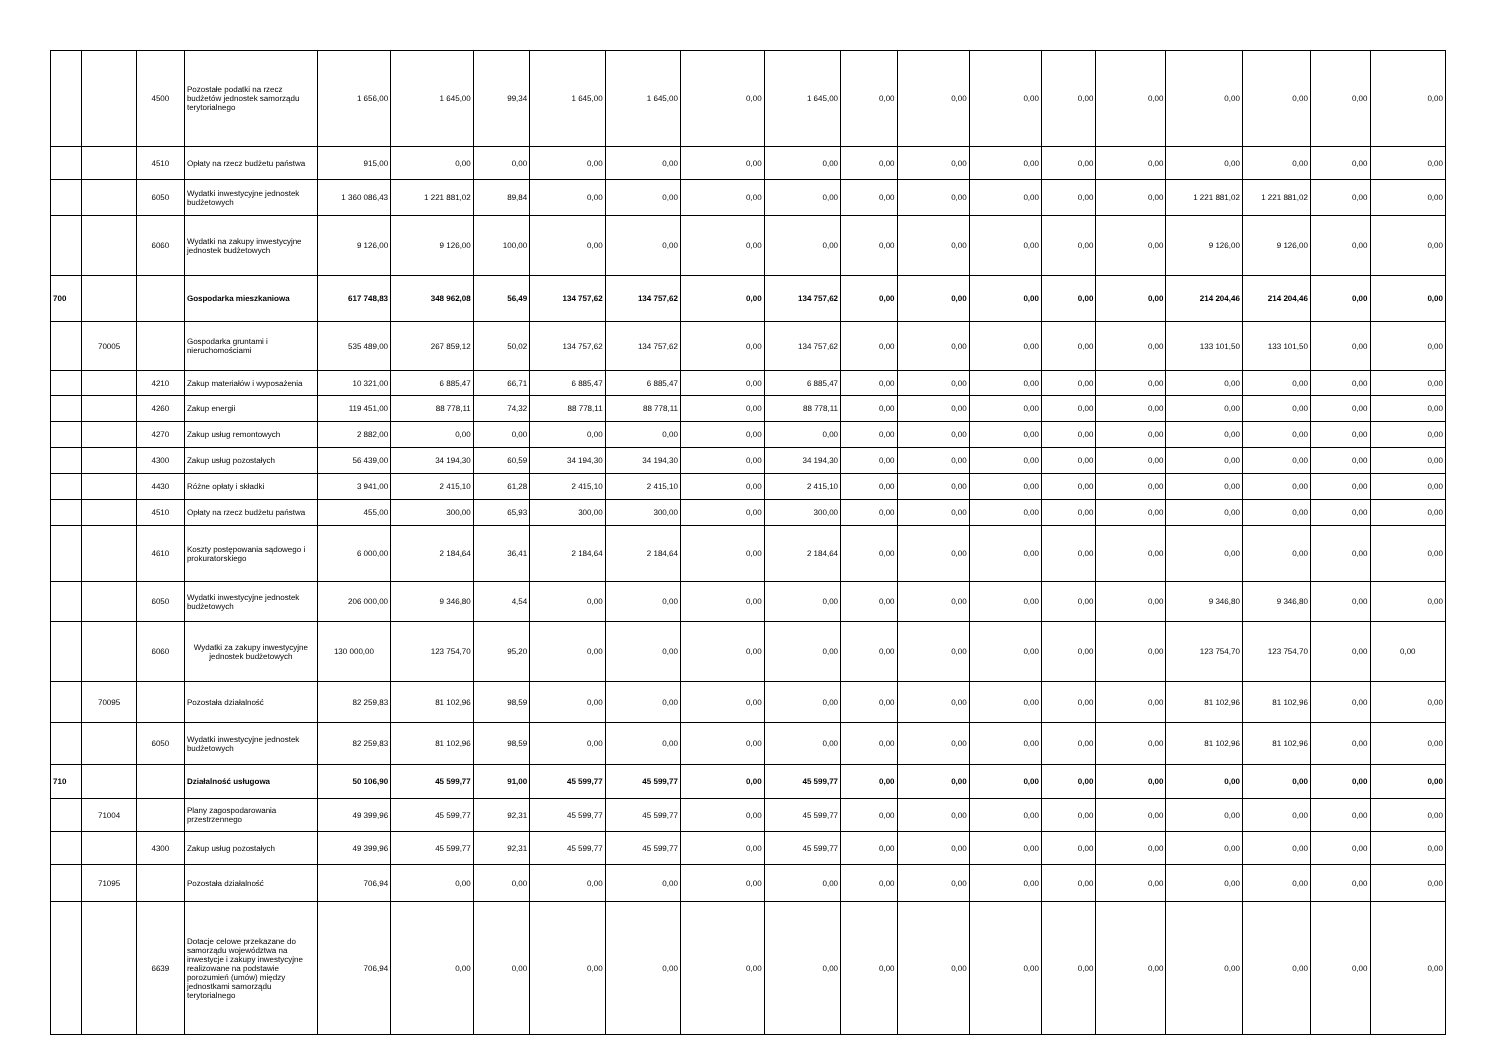| | | 4500 | Pozostałe podatki na rzecz budżetów jednostek samorządu terytorialnego | 1 656,00 | 1 645,00 | 99,34 | 1 645,00 | 1 645,00 | 0,00 | 1 645,00 | 0,00 | 0,00 | 0,00 | 0,00 | 0,00 | 0,00 | 0,00 | 0,00 | 0,00 |
| | | 4510 | Opłaty na rzecz budżetu państwa | 915,00 | 0,00 | 0,00 | 0,00 | 0,00 | 0,00 | 0,00 | 0,00 | 0,00 | 0,00 | 0,00 | 0,00 | 0,00 | 0,00 | 0,00 | 0,00 |
| | | 6050 | Wydatki inwestycyjne jednostek budżetowych | 1 360 086,43 | 1 221 881,02 | 89,84 | 0,00 | 0,00 | 0,00 | 0,00 | 0,00 | 0,00 | 0,00 | 0,00 | 0,00 | 1 221 881,02 | 1 221 881,02 | 0,00 | 0,00 |
| | | 6060 | Wydatki na zakupy inwestycyjne jednostek budżetowych | 9 126,00 | 9 126,00 | 100,00 | 0,00 | 0,00 | 0,00 | 0,00 | 0,00 | 0,00 | 0,00 | 0,00 | 0,00 | 9 126,00 | 9 126,00 | 0,00 | 0,00 |
| 700 | | | Gospodarka mieszkaniowa | 617 748,83 | 348 962,08 | 56,49 | 134 757,62 | 134 757,62 | 0,00 | 134 757,62 | 0,00 | 0,00 | 0,00 | 0,00 | 0,00 | 214 204,46 | 214 204,46 | 0,00 | 0,00 |
| | 70005 | | Gospodarka gruntami i nieruchomościami | 535 489,00 | 267 859,12 | 50,02 | 134 757,62 | 134 757,62 | 0,00 | 134 757,62 | 0,00 | 0,00 | 0,00 | 0,00 | 0,00 | 133 101,50 | 133 101,50 | 0,00 | 0,00 |
| | | 4210 | Zakup materiałów i wyposażenia | 10 321,00 | 6 885,47 | 66,71 | 6 885,47 | 6 885,47 | 0,00 | 6 885,47 | 0,00 | 0,00 | 0,00 | 0,00 | 0,00 | 0,00 | 0,00 | 0,00 | 0,00 |
| | | 4260 | Zakup energii | 119 451,00 | 88 778,11 | 74,32 | 88 778,11 | 88 778,11 | 0,00 | 88 778,11 | 0,00 | 0,00 | 0,00 | 0,00 | 0,00 | 0,00 | 0,00 | 0,00 | 0,00 |
| | | 4270 | Zakup usług remontowych | 2 882,00 | 0,00 | 0,00 | 0,00 | 0,00 | 0,00 | 0,00 | 0,00 | 0,00 | 0,00 | 0,00 | 0,00 | 0,00 | 0,00 | 0,00 | 0,00 |
| | | 4300 | Zakup usług pozostałych | 56 439,00 | 34 194,30 | 60,59 | 34 194,30 | 34 194,30 | 0,00 | 34 194,30 | 0,00 | 0,00 | 0,00 | 0,00 | 0,00 | 0,00 | 0,00 | 0,00 | 0,00 |
| | | 4430 | Różne opłaty i składki | 3 941,00 | 2 415,10 | 61,28 | 2 415,10 | 2 415,10 | 0,00 | 2 415,10 | 0,00 | 0,00 | 0,00 | 0,00 | 0,00 | 0,00 | 0,00 | 0,00 | 0,00 |
| | | 4510 | Opłaty na rzecz budżetu państwa | 455,00 | 300,00 | 65,93 | 300,00 | 300,00 | 0,00 | 300,00 | 0,00 | 0,00 | 0,00 | 0,00 | 0,00 | 0,00 | 0,00 | 0,00 | 0,00 |
| | | 4610 | Koszty postępowania sądowego i prokuratorskiego | 6 000,00 | 2 184,64 | 36,41 | 2 184,64 | 2 184,64 | 0,00 | 2 184,64 | 0,00 | 0,00 | 0,00 | 0,00 | 0,00 | 0,00 | 0,00 | 0,00 | 0,00 |
| | | 6050 | Wydatki inwestycyjne jednostek budżetowych | 206 000,00 | 9 346,80 | 4,54 | 0,00 | 0,00 | 0,00 | 0,00 | 0,00 | 0,00 | 0,00 | 0,00 | 0,00 | 9 346,80 | 9 346,80 | 0,00 | 0,00 |
| | | 6060 | Wydatki za zakupy inwestycyjne jednostek budżetowych | 130 000,00 | 123 754,70 | 95,20 | 0,00 | 0,00 | 0,00 | 0,00 | 0,00 | 0,00 | 0,00 | 0,00 | 0,00 | 123 754,70 | 123 754,70 | 0,00 | 0,00 |
| | 70095 | | Pozostała działalność | 82 259,83 | 81 102,96 | 98,59 | 0,00 | 0,00 | 0,00 | 0,00 | 0,00 | 0,00 | 0,00 | 0,00 | 0,00 | 81 102,96 | 81 102,96 | 0,00 | 0,00 |
| | | 6050 | Wydatki inwestycyjne jednostek budżetowych | 82 259,83 | 81 102,96 | 98,59 | 0,00 | 0,00 | 0,00 | 0,00 | 0,00 | 0,00 | 0,00 | 0,00 | 0,00 | 81 102,96 | 81 102,96 | 0,00 | 0,00 |
| 710 | | | Działalność usługowa | 50 106,90 | 45 599,77 | 91,00 | 45 599,77 | 45 599,77 | 0,00 | 45 599,77 | 0,00 | 0,00 | 0,00 | 0,00 | 0,00 | 0,00 | 0,00 | 0,00 | 0,00 |
| | 71004 | | Plany zagospodarowania przestrzennego | 49 399,96 | 45 599,77 | 92,31 | 45 599,77 | 45 599,77 | 0,00 | 45 599,77 | 0,00 | 0,00 | 0,00 | 0,00 | 0,00 | 0,00 | 0,00 | 0,00 | 0,00 |
| | | 4300 | Zakup usług pozostałych | 49 399,96 | 45 599,77 | 92,31 | 45 599,77 | 45 599,77 | 0,00 | 45 599,77 | 0,00 | 0,00 | 0,00 | 0,00 | 0,00 | 0,00 | 0,00 | 0,00 | 0,00 |
| | 71095 | | Pozostała działalność | 706,94 | 0,00 | 0,00 | 0,00 | 0,00 | 0,00 | 0,00 | 0,00 | 0,00 | 0,00 | 0,00 | 0,00 | 0,00 | 0,00 | 0,00 | 0,00 |
| | | 6639 | Dotacje celowe przekazane do samorządu województwa na inwestycje i zakupy inwestycyjne realizowane na podstawie porozumień (umów) między jednostkami samorządu terytorialnego | 706,94 | 0,00 | 0,00 | 0,00 | 0,00 | 0,00 | 0,00 | 0,00 | 0,00 | 0,00 | 0,00 | 0,00 | 0,00 | 0,00 | 0,00 | 0,00 |